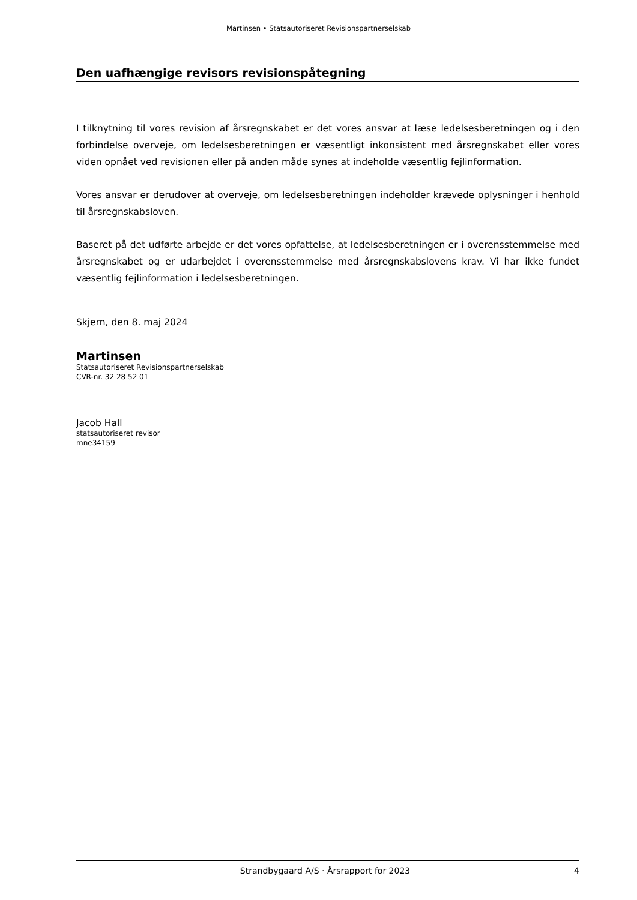Martinsen • Statsautoriseret Revisionspartnerselskab
Den uafhængige revisors revisionspåtegning
I tilknytning til vores revision af årsregnskabet er det vores ansvar at læse ledelsesberetningen og i den forbindelse overveje, om ledelsesberetningen er væsentligt inkonsistent med årsregnskabet eller vores viden opnået ved revisionen eller på anden måde synes at indeholde væsentlig fejlinformation.
Vores ansvar er derudover at overveje, om ledelsesberetningen indeholder krævede oplysninger i henhold til årsregnskabsloven.
Baseret på det udførte arbejde er det vores opfattelse, at ledelsesberetningen er i overensstemmelse med årsregnskabet og er udarbejdet i overensstemmelse med årsregnskabslovens krav. Vi har ikke fundet væsentlig fejlinformation i ledelsesberetningen.
Skjern, den 8. maj 2024
Martinsen
Statsautoriseret Revisionspartnerselskab
CVR-nr. 32 28 52 01
Jacob Hall
statsautoriseret revisor
mne34159
Strandbygaard A/S · Årsrapport for 2023 4